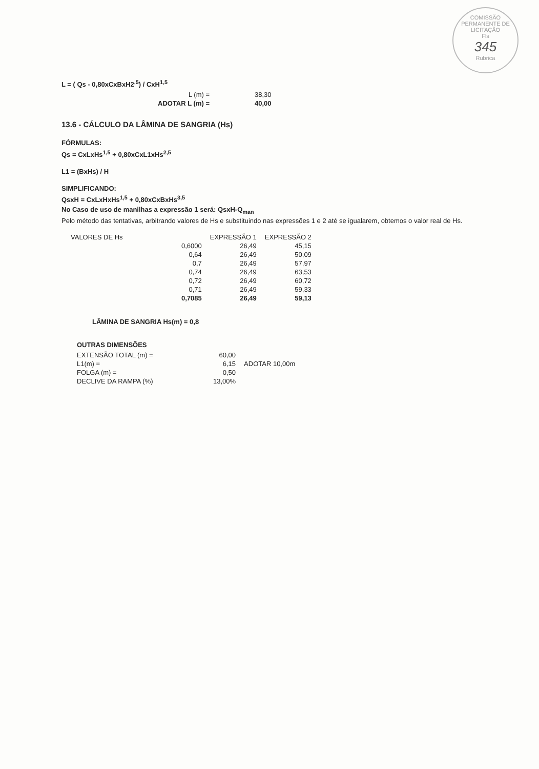COMISSÃO PERMANENTE DE LICITAÇÃO
Fls
345
Rubrica
L = ( Qs - 0,80xCxBxH2<sup>,5</sup>) / CxH<sup>1,5</sup>
| L (m) = | 38,30 |
| ADOTAR L (m) = | 40,00 |
13.6 - CÁLCULO DA LÂMINA DE SANGRIA (Hs)
FÓRMULAS:
Qs = CxLxHs<sup>1,5</sup> + 0,80xCxL1xHs<sup>2,5</sup>
L1 = (BxHs) / H
SIMPLIFICANDO:
QsxH = CxLxHxHs<sup>1,5</sup> + 0,80xCxBxHs<sup>3,5</sup>
No Caso de uso de manilhas a expressão 1 será: QsxH-Q<sub>man</sub>
Pelo método das tentativas, arbitrando valores de Hs e substituindo nas expressões 1 e 2 até se igualarem, obtemos o valor real de Hs.
| VALORES DE Hs | | EXPRESSÃO 1 | EXPRESSÃO 2 |
| --- | --- | --- | --- |
| | 0,6000 | 26,49 | 45,15 |
| | 0,64 | 26,49 | 50,09 |
| | 0,7 | 26,49 | 57,97 |
| | 0,74 | 26,49 | 63,53 |
| | 0,72 | 26,49 | 60,72 |
| | 0,71 | 26,49 | 59,33 |
| | 0,7085 | 26,49 | 59,13 |
LÂMINA DE SANGRIA Hs(m) = 0,8
OUTRAS DIMENSÕES
| EXTENSÃO TOTAL (m) = | 60,00 | |
| L1(m) = | 6,15 | ADOTAR 10,00m |
| FOLGA (m) = | 0,50 | |
| DECLIVE DA RAMPA (%) | 13,00% | |